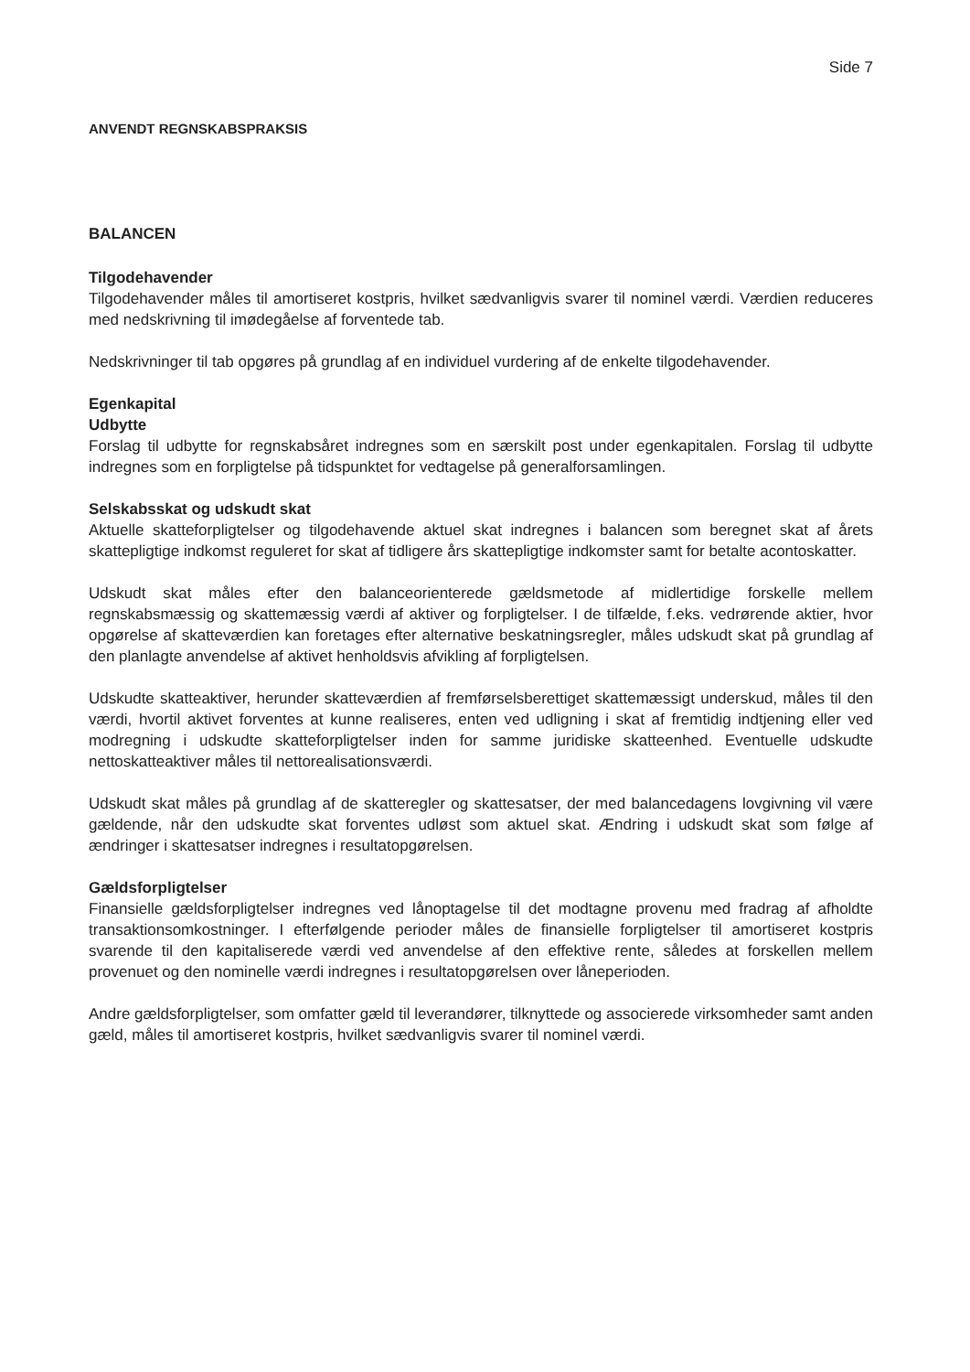Side 7
ANVENDT REGNSKABSPRAKSIS
BALANCEN
Tilgodehavender
Tilgodehavender måles til amortiseret kostpris, hvilket sædvanligvis svarer til nominel værdi. Værdien reduceres med nedskrivning til imødegåelse af forventede tab.
Nedskrivninger til tab opgøres på grundlag af en individuel vurdering af de enkelte tilgodehavender.
Egenkapital
Udbytte
Forslag til udbytte for regnskabsåret indregnes som en særskilt post under egenkapitalen. Forslag til udbytte indregnes som en forpligtelse på tidspunktet for vedtagelse på generalforsamlingen.
Selskabsskat og udskudt skat
Aktuelle skatteforpligtelser og tilgodehavende aktuel skat indregnes i balancen som beregnet skat af årets skattepligtige indkomst reguleret for skat af tidligere års skattepligtige indkomster samt for betalte acontoskatter.
Udskudt skat måles efter den balanceorienterede gældsmetode af midlertidige forskelle mellem regnskabsmæssig og skattemæssig værdi af aktiver og forpligtelser. I de tilfælde, f.eks. vedrørende aktier, hvor opgørelse af skatteværdien kan foretages efter alternative beskatningsregler, måles udskudt skat på grundlag af den planlagte anvendelse af aktivet henholdsvis afvikling af forpligtelsen.
Udskudte skatteaktiver, herunder skatteværdien af fremførselsberettiget skattemæssigt underskud, måles til den værdi, hvortil aktivet forventes at kunne realiseres, enten ved udligning i skat af fremtidig indtjening eller ved modregning i udskudte skatteforpligtelser inden for samme juridiske skatteenhed. Eventuelle udskudte nettoskatteaktiver måles til nettorealisationsværdi.
Udskudt skat måles på grundlag af de skatteregler og skattesatser, der med balancedagens lovgivning vil være gældende, når den udskudte skat forventes udløst som aktuel skat. Ændring i udskudt skat som følge af ændringer i skattesatser indregnes i resultatopgørelsen.
Gældsforpligtelser
Finansielle gældsforpligtelser indregnes ved lånoptagelse til det modtagne provenu med fradrag af afholdte transaktionsomkostninger. I efterfølgende perioder måles de finansielle forpligtelser til amortiseret kostpris svarende til den kapitaliserede værdi ved anvendelse af den effektive rente, således at forskellen mellem provenuet og den nominelle værdi indregnes i resultatopgørelsen over låneperioden.
Andre gældsforpligtelser, som omfatter gæld til leverandører, tilknyttede og associerede virksomheder samt anden gæld, måles til amortiseret kostpris, hvilket sædvanligvis svarer til nominel værdi.